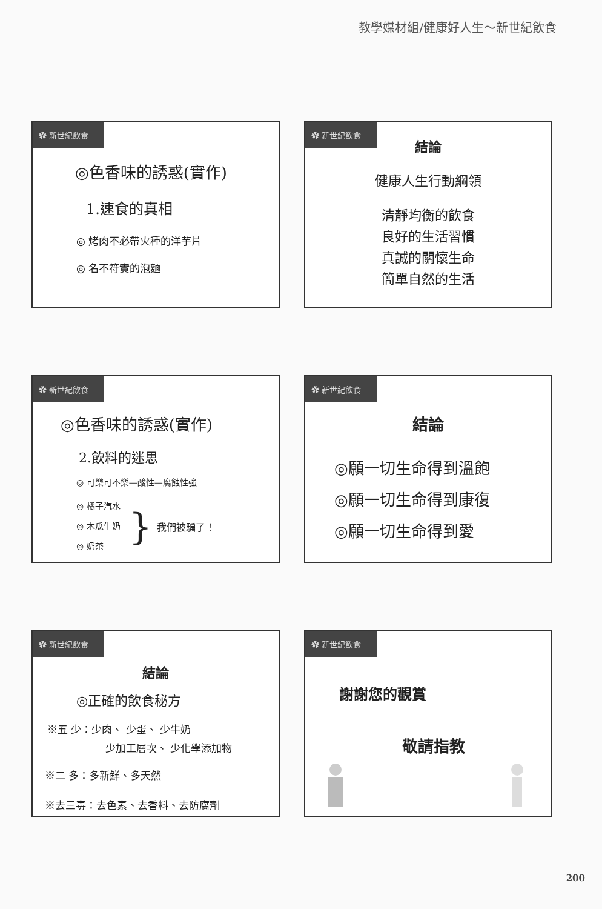教學媒材組/健康好人生～新世紀飲食
✿ 新世紀飲食
◎色香味的誘惑(實作)
1.速食的真相
◎ 烤肉不必帶火種的洋芋片
◎ 名不符實的泡麵
✿ 新世紀飲食
結論
健康人生行動綱領
清靜均衡的飲食
良好的生活習慣
真誠的關懷生命
簡單自然的生活
✿ 新世紀飲食
◎色香味的誘惑(實作)
2.飲料的迷思
◎ 可樂可不樂—酸性—腐蝕性強
◎ 橘子汽水
◎ 木瓜牛奶
◎ 奶茶
} 我們被騙了！
✿ 新世紀飲食
結論
◎願一切生命得到溫飽
◎願一切生命得到康復
◎願一切生命得到愛
✿ 新世紀飲食
結論
◎正確的飲食秘方
※五 少：少肉、 少蛋、 少牛奶
少加工層次、 少化學添加物
※二 多：多新鮮、多天然
※去三毒：去色素、去香料、去防腐劑
✿ 新世紀飲食
謝謝您的觀賞
敬請指教
200